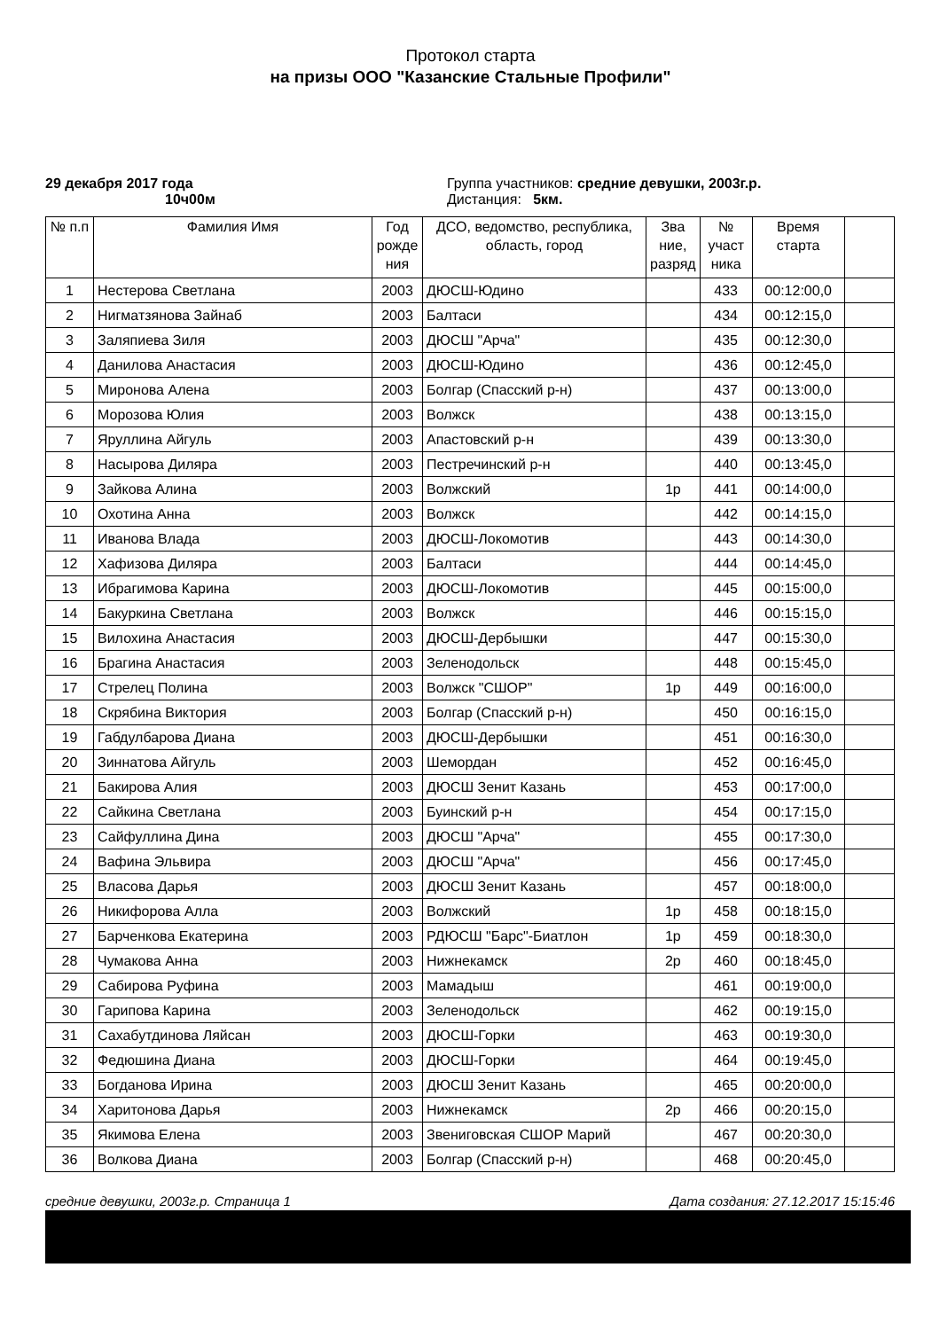Протокол старта
на призы ООО "Казанские Стальные Профили"
29 декабря 2017 года
10ч00м
Группа участников: средние девушки, 2003г.р.
Дистанция: 5км.
| № п.п | Фамилия Имя | Год рожде ния | ДСО, ведомство, республика, область, город | Зва ние, разряд | № участ ника | Время старта | |
| --- | --- | --- | --- | --- | --- | --- | --- |
| 1 | Нестерова Светлана | 2003 | ДЮСШ-Юдино | | 433 | 00:12:00,0 | |
| 2 | Нигматзянова Зайнаб | 2003 | Балтаси | | 434 | 00:12:15,0 | |
| 3 | Заляпиева Зиля | 2003 | ДЮСШ "Арча" | | 435 | 00:12:30,0 | |
| 4 | Данилова Анастасия | 2003 | ДЮСШ-Юдино | | 436 | 00:12:45,0 | |
| 5 | Миронова Алена | 2003 | Болгар (Спасский р-н) | | 437 | 00:13:00,0 | |
| 6 | Морозова Юлия | 2003 | Волжск | | 438 | 00:13:15,0 | |
| 7 | Яруллина Айгуль | 2003 | Апастовский р-н | | 439 | 00:13:30,0 | |
| 8 | Насырова Диляра | 2003 | Пестречинский р-н | | 440 | 00:13:45,0 | |
| 9 | Зайкова Алина | 2003 | Волжский | 1р | 441 | 00:14:00,0 | |
| 10 | Охотина Анна | 2003 | Волжск | | 442 | 00:14:15,0 | |
| 11 | Иванова Влада | 2003 | ДЮСШ-Локомотив | | 443 | 00:14:30,0 | |
| 12 | Хафизова Диляра | 2003 | Балтаси | | 444 | 00:14:45,0 | |
| 13 | Ибрагимова Карина | 2003 | ДЮСШ-Локомотив | | 445 | 00:15:00,0 | |
| 14 | Бакуркина Светлана | 2003 | Волжск | | 446 | 00:15:15,0 | |
| 15 | Вилохина Анастасия | 2003 | ДЮСШ-Дербышки | | 447 | 00:15:30,0 | |
| 16 | Брагина Анастасия | 2003 | Зеленодольск | | 448 | 00:15:45,0 | |
| 17 | Стрелец Полина | 2003 | Волжск "СШОР" | 1р | 449 | 00:16:00,0 | |
| 18 | Скрябина Виктория | 2003 | Болгар (Спасский р-н) | | 450 | 00:16:15,0 | |
| 19 | Габдулбарова Диана | 2003 | ДЮСШ-Дербышки | | 451 | 00:16:30,0 | |
| 20 | Зиннатова Айгуль | 2003 | Шемордан | | 452 | 00:16:45,0 | |
| 21 | Бакирова Алия | 2003 | ДЮСШ Зенит Казань | | 453 | 00:17:00,0 | |
| 22 | Сайкина Светлана | 2003 | Буинский р-н | | 454 | 00:17:15,0 | |
| 23 | Сайфуллина Дина | 2003 | ДЮСШ "Арча" | | 455 | 00:17:30,0 | |
| 24 | Вафина Эльвира | 2003 | ДЮСШ "Арча" | | 456 | 00:17:45,0 | |
| 25 | Власова Дарья | 2003 | ДЮСШ Зенит Казань | | 457 | 00:18:00,0 | |
| 26 | Никифорова Алла | 2003 | Волжский | 1р | 458 | 00:18:15,0 | |
| 27 | Барченкова Екатерина | 2003 | РДЮСШ "Барс"-Биатлон | 1р | 459 | 00:18:30,0 | |
| 28 | Чумакова Анна | 2003 | Нижнекамск | 2р | 460 | 00:18:45,0 | |
| 29 | Сабирова Руфина | 2003 | Мамадыш | | 461 | 00:19:00,0 | |
| 30 | Гарипова Карина | 2003 | Зеленодольск | | 462 | 00:19:15,0 | |
| 31 | Сахабутдинова Ляйсан | 2003 | ДЮСШ-Горки | | 463 | 00:19:30,0 | |
| 32 | Федюшина Диана | 2003 | ДЮСШ-Горки | | 464 | 00:19:45,0 | |
| 33 | Богданова Ирина | 2003 | ДЮСШ Зенит Казань | | 465 | 00:20:00,0 | |
| 34 | Харитонова Дарья | 2003 | Нижнекамск | 2р | 466 | 00:20:15,0 | |
| 35 | Якимова Елена | 2003 | Звениговская СШОР Марий | | 467 | 00:20:30,0 | |
| 36 | Волкова Диана | 2003 | Болгар (Спасский р-н) | | 468 | 00:20:45,0 | |
средние девушки, 2003г.р. Страница 1 Дата создания: 27.12.2017 15:15:46